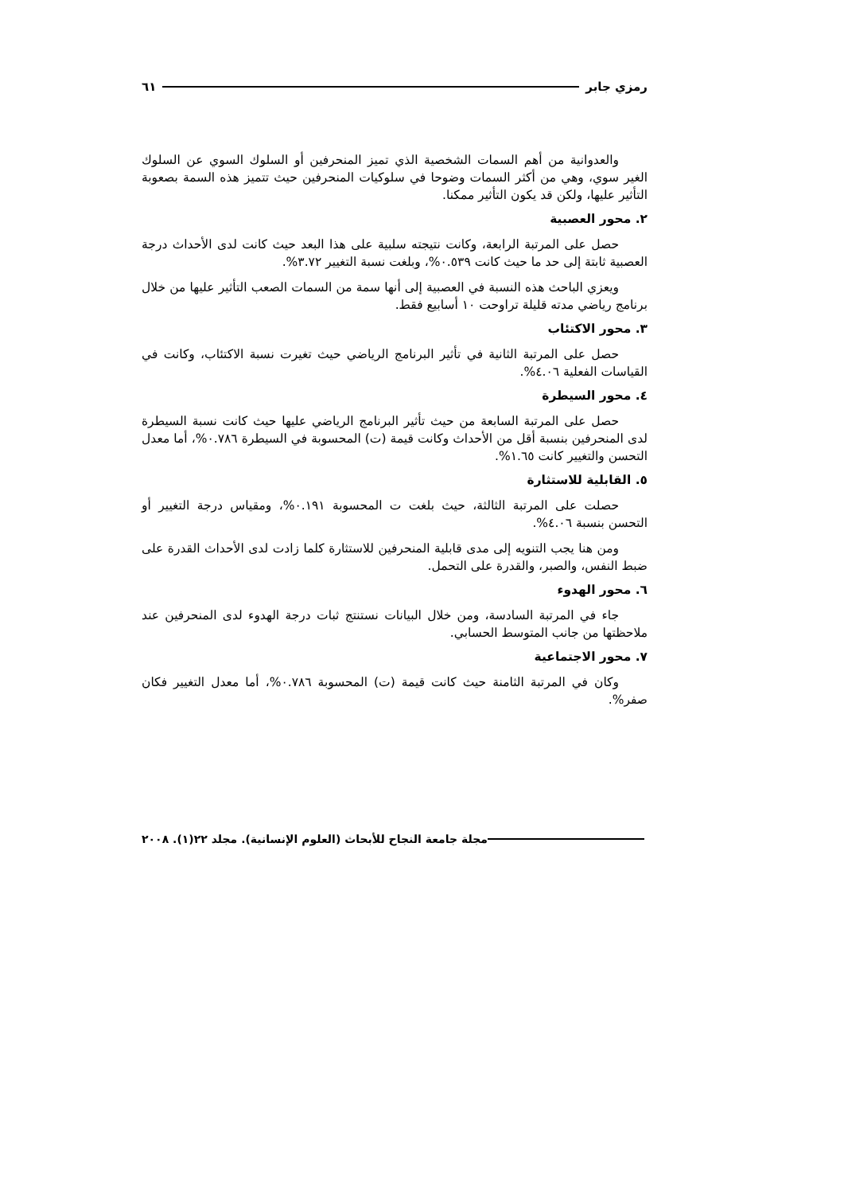رمزي جابر ٦١
والعدوانية من أهم السمات الشخصية الذي تميز المنحرفين أو السلوك السوي عن السلوك الغير سوي، وهي من أكثر السمات وضوحا في سلوكيات المنحرفين حيث تتميز هذه السمة بصعوبة التأثير عليها، ولكن قد يكون التأثير ممكنا.
٢. محور العصبية
حصل على المرتبة الرابعة، وكانت نتيجته سلبية على هذا البعد حيث كانت لدى الأحداث درجة العصبية ثابتة إلى حد ما حيث كانت ٠.٥٣٩%، وبلغت نسبة التغيير ٣.٧٢%.
ويعزي الباحث هذه النسبة في العصبية إلى أنها سمة من السمات الصعب التأثير عليها من خلال برنامج رياضي مدته قليلة تراوحت ١٠ أسابيع فقط.
٣. محور الاكتئاب
حصل على المرتبة الثانية في تأثير البرنامج الرياضي حيث تغيرت نسبة الاكتئاب، وكانت في القياسات الفعلية ٤.٠٦%.
٤. محور السيطرة
حصل على المرتبة السابعة من حيث تأثير البرنامج الرياضي عليها حيث كانت نسبة السيطرة لدى المنحرفين بنسبة أقل من الأحداث وكانت قيمة (ت) المحسوبة في السيطرة ٠.٧٨٦%، أما معدل التحسن والتغيير كانت ١.٦٥%.
٥. القابلية للاستثارة
حصلت على المرتبة الثالثة، حيث بلغت ت المحسوبة ٠.١٩١%، ومقياس درجة التغيير أو التحسن بنسبة ٤.٠٦%.
ومن هنا يجب التنويه إلى مدى قابلية المنحرفين للاستثارة كلما زادت لدى الأحداث القدرة على ضبط النفس، والصبر، والقدرة على التحمل.
٦. محور الهدوء
جاء في المرتبة السادسة، ومن خلال البيانات نستنتج ثبات درجة الهدوء لدى المنحرفين عند ملاحظتها من جانب المتوسط الحسابي.
٧. محور الاجتماعية
وكان في المرتبة الثامنة حيث كانت قيمة (ت) المحسوبة ٠.٧٨٦%، أما معدل التغيير فكان صفر%.
مجلة جامعة النجاح للأبحاث (العلوم الإنسانية). مجلد ٢٢(١). ٢٠٠٨